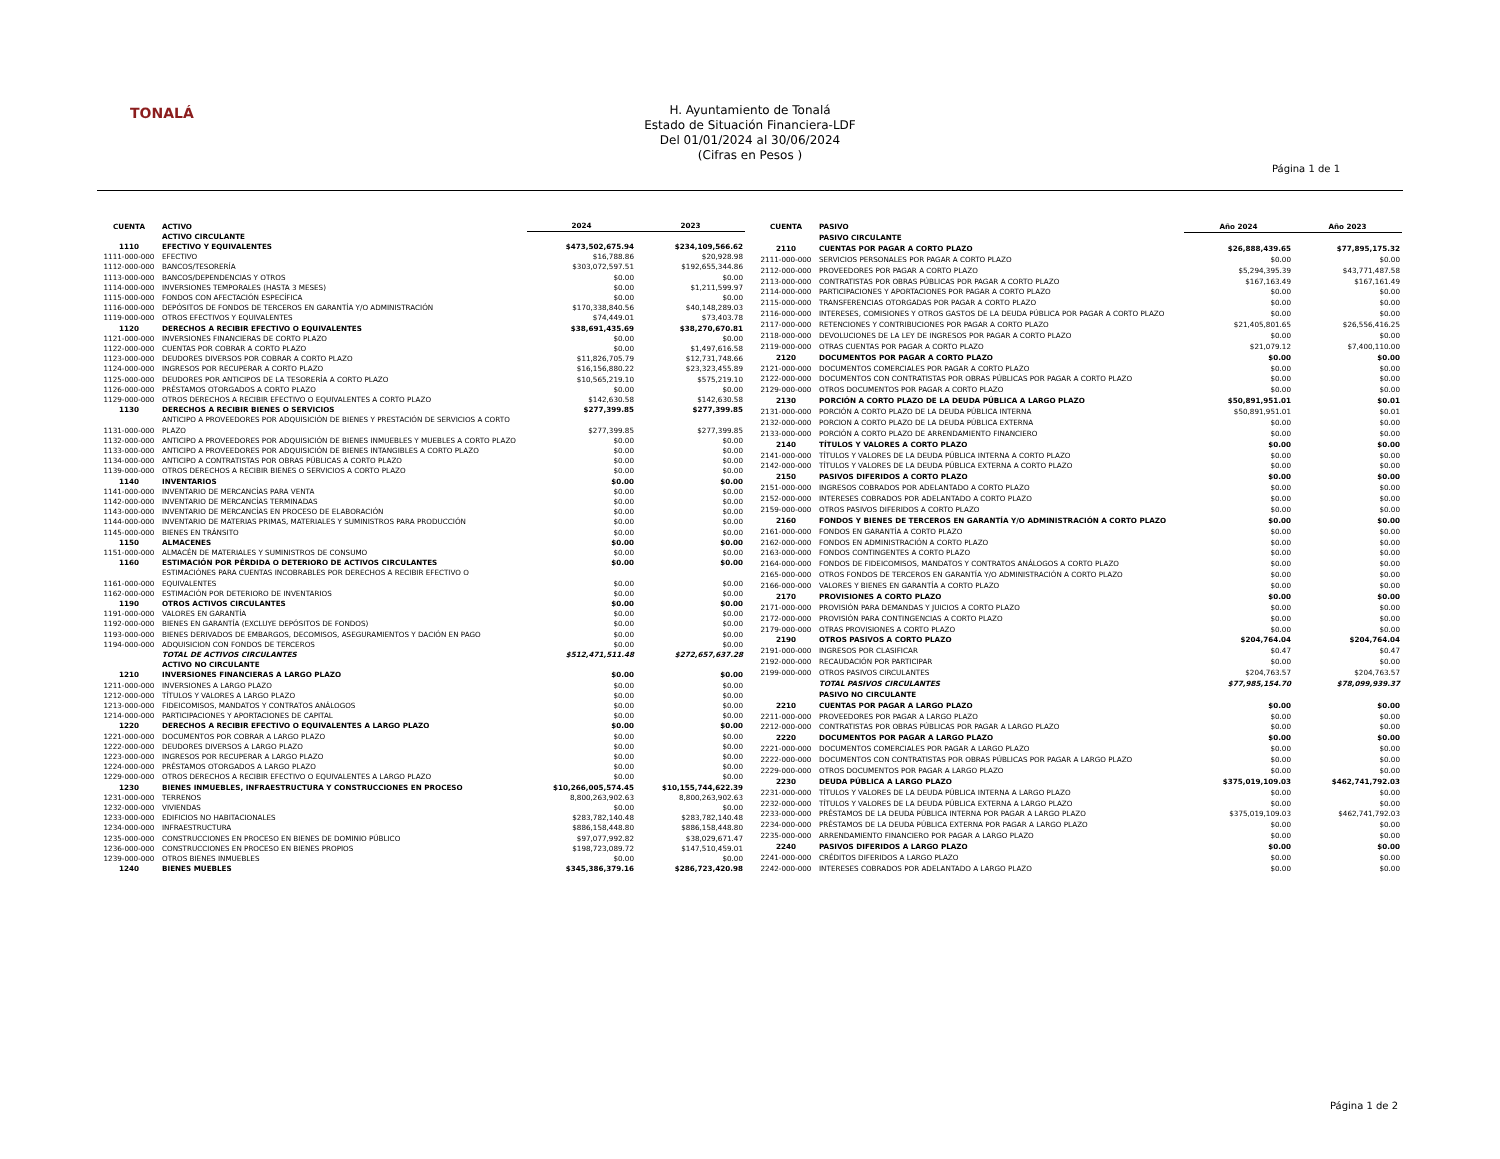TONALÁ
H. Ayuntamiento de Tonalá
Estado de Situación Financiera-LDF
Del 01/01/2024 al 30/06/2024
(Cifras en Pesos )
Página 1 de 1
| CUENTA | ACTIVO | 2024 | 2023 |
| --- | --- | --- | --- |
| | ACTIVO CIRCULANTE | | |
| 1110 | EFECTIVO Y EQUIVALENTES | $473,502,675.94 | $234,109,566.62 |
| 1111-000-000 | EFECTIVO | $16,788.86 | $20,928.98 |
| 1112-000-000 | BANCOS/TESORERÍA | $303,072,597.51 | $192,655,344.86 |
| 1113-000-000 | BANCOS/DEPENDENCIAS Y OTROS | $0.00 | $0.00 |
| 1114-000-000 | INVERSIONES TEMPORALES (HASTA 3 MESES) | $0.00 | $1,211,599.97 |
| 1115-000-000 | FONDOS CON AFECTACIÓN ESPECÍFICA | $0.00 | $0.00 |
| 1116-000-000 | DEPÓSITOS DE FONDOS DE TERCEROS EN GARANTÍA Y/O ADMINISTRACIÓN | $170,338,840.56 | $40,148,289.03 |
| 1119-000-000 | OTROS EFECTIVOS Y EQUIVALENTES | $74,449.01 | $73,403.78 |
| 1120 | DERECHOS A RECIBIR EFECTIVO O EQUIVALENTES | $38,691,435.69 | $38,270,670.81 |
| 1121-000-000 | INVERSIONES FINANCIERAS DE CORTO PLAZO | $0.00 | $0.00 |
| 1122-000-000 | CUENTAS POR COBRAR A CORTO PLAZO | $0.00 | $1,497,616.58 |
| 1123-000-000 | DEUDORES DIVERSOS POR COBRAR A CORTO PLAZO | $11,826,705.79 | $12,731,748.66 |
| 1124-000-000 | INGRESOS POR RECUPERAR A CORTO PLAZO | $16,156,880.22 | $23,323,455.89 |
| 1125-000-000 | DEUDORES POR ANTICIPOS DE LA TESORERÍA A CORTO PLAZO | $10,565,219.10 | $575,219.10 |
| 1126-000-000 | PRÉSTAMOS OTORGADOS A CORTO PLAZO | $0.00 | $0.00 |
| 1129-000-000 | OTROS DERECHOS A RECIBIR EFECTIVO O EQUIVALENTES A CORTO PLAZO | $142,630.58 | $142,630.58 |
| 1130 | DERECHOS A RECIBIR BIENES O SERVICIOS | $277,399.85 | $277,399.85 |
| 1131-000-000 | ANTICIPO A PROVEEDORES POR ADQUISICIÓN DE BIENES Y PRESTACIÓN DE SERVICIOS A CORTO PLAZO | $277,399.85 | $277,399.85 |
| 1132-000-000 | ANTICIPO A PROVEEDORES POR ADQUISICIÓN DE BIENES INMUEBLES Y MUEBLES A CORTO PLAZO | $0.00 | $0.00 |
| 1133-000-000 | ANTICIPO A PROVEEDORES POR ADQUISICIÓN DE BIENES INTANGIBLES A CORTO PLAZO | $0.00 | $0.00 |
| 1134-000-000 | ANTICIPO A CONTRATISTAS POR OBRAS PÚBLICAS A CORTO PLAZO | $0.00 | $0.00 |
| 1139-000-000 | OTROS DERECHOS A RECIBIR BIENES O SERVICIOS A CORTO PLAZO | $0.00 | $0.00 |
| 1140 | INVENTARIOS | $0.00 | $0.00 |
| 1141-000-000 | INVENTARIO DE MERCANCÍAS PARA VENTA | $0.00 | $0.00 |
| 1142-000-000 | INVENTARIO DE MERCANCÍAS TERMINADAS | $0.00 | $0.00 |
| 1143-000-000 | INVENTARIO DE MERCANCÍAS EN PROCESO DE ELABORACIÓN | $0.00 | $0.00 |
| 1144-000-000 | INVENTARIO DE MATERIAS PRIMAS, MATERIALES Y SUMINISTROS PARA PRODUCCIÓN | $0.00 | $0.00 |
| 1145-000-000 | BIENES EN TRÁNSITO | $0.00 | $0.00 |
| 1150 | ALMACENES | $0.00 | $0.00 |
| 1151-000-000 | ALMACÉN DE MATERIALES Y SUMINISTROS DE CONSUMO | $0.00 | $0.00 |
| 1160 | ESTIMACIÓN POR PÉRDIDA O DETERIORO DE ACTIVOS CIRCULANTES | $0.00 | $0.00 |
| 1161-000-000 | ESTIMACIÓNES PARA CUENTAS INCOBRABLES POR DERECHOS A RECIBIR EFECTIVO O EQUIVALENTES | $0.00 | $0.00 |
| 1162-000-000 | ESTIMACIÓN POR DETERIORO DE INVENTARIOS | $0.00 | $0.00 |
| 1190 | OTROS ACTIVOS CIRCULANTES | $0.00 | $0.00 |
| 1191-000-000 | VALORES EN GARANTÍA | $0.00 | $0.00 |
| 1192-000-000 | BIENES EN GARANTÍA (EXCLUYE DEPÓSITOS DE FONDOS) | $0.00 | $0.00 |
| 1193-000-000 | BIENES DERIVADOS DE EMBARGOS, DECOMISOS, ASEGURAMIENTOS Y DACIÓN EN PAGO | $0.00 | $0.00 |
| 1194-000-000 | ADQUISICION CON FONDOS DE TERCEROS | $0.00 | $0.00 |
| | TOTAL DE ACTIVOS CIRCULANTES | $512,471,511.48 | $272,657,637.28 |
| | ACTIVO NO CIRCULANTE | | |
| 1210 | INVERSIONES FINANCIERAS A LARGO PLAZO | $0.00 | $0.00 |
| 1211-000-000 | INVERSIONES A LARGO PLAZO | $0.00 | $0.00 |
| 1212-000-000 | TÍTULOS Y VALORES A LARGO PLAZO | $0.00 | $0.00 |
| 1213-000-000 | FIDEICOMISOS, MANDATOS Y CONTRATOS ANÁLOGOS | $0.00 | $0.00 |
| 1214-000-000 | PARTICIPACIONES Y APORTACIONES DE CAPITAL | $0.00 | $0.00 |
| 1220 | DERECHOS A RECIBIR EFECTIVO O EQUIVALENTES A LARGO PLAZO | $0.00 | $0.00 |
| 1221-000-000 | DOCUMENTOS POR COBRAR A LARGO PLAZO | $0.00 | $0.00 |
| 1222-000-000 | DEUDORES DIVERSOS A LARGO PLAZO | $0.00 | $0.00 |
| 1223-000-000 | INGRESOS POR RECUPERAR A LARGO PLAZO | $0.00 | $0.00 |
| 1224-000-000 | PRÉSTAMOS OTORGADOS A LARGO PLAZO | $0.00 | $0.00 |
| 1229-000-000 | OTROS DERECHOS A RECIBIR EFECTIVO O EQUIVALENTES A LARGO PLAZO | $0.00 | $0.00 |
| 1230 | BIENES INMUEBLES, INFRAESTRUCTURA Y CONSTRUCCIONES EN PROCESO | $10,266,005,574.45 | $10,155,744,622.39 |
| 1231-000-000 | TERRENOS | 8,800,263,902.63 | 8,800,263,902.63 |
| 1232-000-000 | VIVIENDAS | $0.00 | $0.00 |
| 1233-000-000 | EDIFICIOS NO HABITACIONALES | $283,782,140.48 | $283,782,140.48 |
| 1234-000-000 | INFRAESTRUCTURA | $886,158,448.80 | $886,158,448.80 |
| 1235-000-000 | CONSTRUCCIONES EN PROCESO EN BIENES DE DOMINIO PÚBLICO | $97,077,992.82 | $38,029,671.47 |
| 1236-000-000 | CONSTRUCCIONES EN PROCESO EN BIENES PROPIOS | $198,723,089.72 | $147,510,459.01 |
| 1239-000-000 | OTROS BIENES INMUEBLES | $0.00 | $0.00 |
| 1240 | BIENES MUEBLES | $345,386,379.16 | $286,723,420.98 |
| CUENTA | PASIVO | Año 2024 | Año 2023 |
| --- | --- | --- | --- |
| | PASIVO CIRCULANTE | | |
| 2110 | CUENTAS POR PAGAR A CORTO PLAZO | $26,888,439.65 | $77,895,175.32 |
| 2111-000-000 | SERVICIOS PERSONALES POR PAGAR A CORTO PLAZO | $0.00 | $0.00 |
| 2112-000-000 | PROVEEDORES POR PAGAR A CORTO PLAZO | $5,294,395.39 | $43,771,487.58 |
| 2113-000-000 | CONTRATISTAS POR OBRAS PÚBLICAS POR PAGAR A CORTO PLAZO | $167,163.49 | $167,161.49 |
| 2114-000-000 | PARTICIPACIONES Y APORTACIONES POR PAGAR A CORTO PLAZO | $0.00 | $0.00 |
| 2115-000-000 | TRANSFERENCIAS OTORGADAS POR PAGAR A CORTO PLAZO | $0.00 | $0.00 |
| 2116-000-000 | INTERESES, COMISIONES Y OTROS GASTOS DE LA DEUDA PÚBLICA POR PAGAR A CORTO PLAZO | $0.00 | $0.00 |
| 2117-000-000 | RETENCIONES Y CONTRIBUCIONES POR PAGAR A CORTO PLAZO | $21,405,801.65 | $26,556,416.25 |
| 2118-000-000 | DEVOLUCIONES DE LA LEY DE INGRESOS POR PAGAR A CORTO PLAZO | $0.00 | $0.00 |
| 2119-000-000 | OTRAS CUENTAS POR PAGAR A CORTO PLAZO | $21,079.12 | $7,400,110.00 |
| 2120 | DOCUMENTOS POR PAGAR A CORTO PLAZO | $0.00 | $0.00 |
| 2121-000-000 | DOCUMENTOS COMERCIALES POR PAGAR A CORTO PLAZO | $0.00 | $0.00 |
| 2122-000-000 | DOCUMENTOS CON CONTRATISTAS POR OBRAS PÚBLICAS POR PAGAR A CORTO PLAZO | $0.00 | $0.00 |
| 2129-000-000 | OTROS DOCUMENTOS POR PAGAR A CORTO PLAZO | $0.00 | $0.00 |
| 2130 | PORCIÓN A CORTO PLAZO DE LA DEUDA PÚBLICA A LARGO PLAZO | $50,891,951.01 | $0.01 |
| 2131-000-000 | PORCIÓN A CORTO PLAZO DE LA DEUDA PÚBLICA INTERNA | $50,891,951.01 | $0.01 |
| 2132-000-000 | PORCION A CORTO PLAZO DE LA DEUDA PÚBLICA EXTERNA | $0.00 | $0.00 |
| 2133-000-000 | PORCIÓN A CORTO PLAZO DE ARRENDAMIENTO FINANCIERO | $0.00 | $0.00 |
| 2140 | TÍTULOS Y VALORES A CORTO PLAZO | $0.00 | $0.00 |
| 2141-000-000 | TÍTULOS Y VALORES DE LA DEUDA PÚBLICA INTERNA A CORTO PLAZO | $0.00 | $0.00 |
| 2142-000-000 | TÍTULOS Y VALORES DE LA DEUDA PÚBLICA EXTERNA A CORTO PLAZO | $0.00 | $0.00 |
| 2150 | PASIVOS DIFERIDOS A CORTO PLAZO | $0.00 | $0.00 |
| 2151-000-000 | INGRESOS COBRADOS POR ADELANTADO A CORTO PLAZO | $0.00 | $0.00 |
| 2152-000-000 | INTERESES COBRADOS POR ADELANTADO A CORTO PLAZO | $0.00 | $0.00 |
| 2159-000-000 | OTROS PASIVOS DIFERIDOS A CORTO PLAZO | $0.00 | $0.00 |
| 2160 | FONDOS Y BIENES DE TERCEROS EN GARANTÍA Y/O ADMINISTRACIÓN A CORTO PLAZO | $0.00 | $0.00 |
| 2161-000-000 | FONDOS EN GARANTÍA A CORTO PLAZO | $0.00 | $0.00 |
| 2162-000-000 | FONDOS EN ADMINISTRACIÓN A CORTO PLAZO | $0.00 | $0.00 |
| 2163-000-000 | FONDOS CONTINGENTES A CORTO PLAZO | $0.00 | $0.00 |
| 2164-000-000 | FONDOS DE FIDEICOMISOS, MANDATOS Y CONTRATOS ANÁLOGOS A CORTO PLAZO | $0.00 | $0.00 |
| 2165-000-000 | OTROS FONDOS DE TERCEROS EN GARANTÍA Y/O ADMINISTRACIÓN A CORTO PLAZO | $0.00 | $0.00 |
| 2166-000-000 | VALORES Y BIENES EN GARANTÍA A CORTO PLAZO | $0.00 | $0.00 |
| 2170 | PROVISIONES A CORTO PLAZO | $0.00 | $0.00 |
| 2171-000-000 | PROVISIÓN PARA DEMANDAS Y JUICIOS A CORTO PLAZO | $0.00 | $0.00 |
| 2172-000-000 | PROVISIÓN PARA CONTINGENCIAS A CORTO PLAZO | $0.00 | $0.00 |
| 2179-000-000 | OTRAS PROVISIONES A CORTO PLAZO | $0.00 | $0.00 |
| 2190 | OTROS PASIVOS A CORTO PLAZO | $204,764.04 | $204,764.04 |
| 2191-000-000 | INGRESOS POR CLASIFICAR | $0.47 | $0.47 |
| 2192-000-000 | RECAUDACIÓN POR PARTICIPAR | $0.00 | $0.00 |
| 2199-000-000 | OTROS PASIVOS CIRCULANTES | $204,763.57 | $204,763.57 |
| | TOTAL PASIVOS CIRCULANTES | $77,985,154.70 | $78,099,939.37 |
| | PASIVO NO CIRCULANTE | | |
| 2210 | CUENTAS POR PAGAR A LARGO PLAZO | $0.00 | $0.00 |
| 2211-000-000 | PROVEEDORES POR PAGAR A LARGO PLAZO | $0.00 | $0.00 |
| 2212-000-000 | CONTRATISTAS POR OBRAS PÚBLICAS POR PAGAR A LARGO PLAZO | $0.00 | $0.00 |
| 2220 | DOCUMENTOS POR PAGAR A LARGO PLAZO | $0.00 | $0.00 |
| 2221-000-000 | DOCUMENTOS COMERCIALES POR PAGAR A LARGO PLAZO | $0.00 | $0.00 |
| 2222-000-000 | DOCUMENTOS CON CONTRATISTAS POR OBRAS PÚBLICAS POR PAGAR A LARGO PLAZO | $0.00 | $0.00 |
| 2229-000-000 | OTROS DOCUMENTOS POR PAGAR A LARGO PLAZO | $0.00 | $0.00 |
| 2230 | DEUDA PÚBLICA A LARGO PLAZO | $375,019,109.03 | $462,741,792.03 |
| 2231-000-000 | TÍTULOS Y VALORES DE LA DEUDA PÚBLICA INTERNA A LARGO PLAZO | $0.00 | $0.00 |
| 2232-000-000 | TÍTULOS Y VALORES DE LA DEUDA PÚBLICA EXTERNA A LARGO PLAZO | $0.00 | $0.00 |
| 2233-000-000 | PRÉSTAMOS DE LA DEUDA PÚBLICA INTERNA POR PAGAR A LARGO PLAZO | $375,019,109.03 | $462,741,792.03 |
| 2234-000-000 | PRÉSTAMOS DE LA DEUDA PÚBLICA EXTERNA POR PAGAR A LARGO PLAZO | $0.00 | $0.00 |
| 2235-000-000 | ARRENDAMIENTO FINANCIERO POR PAGAR A LARGO PLAZO | $0.00 | $0.00 |
| 2240 | PASIVOS DIFERIDOS A LARGO PLAZO | $0.00 | $0.00 |
| 2241-000-000 | CRÉDITOS DIFERIDOS A LARGO PLAZO | $0.00 | $0.00 |
| 2242-000-000 | INTERESES COBRADOS POR ADELANTADO A LARGO PLAZO | $0.00 | $0.00 |
Página 1 de 2